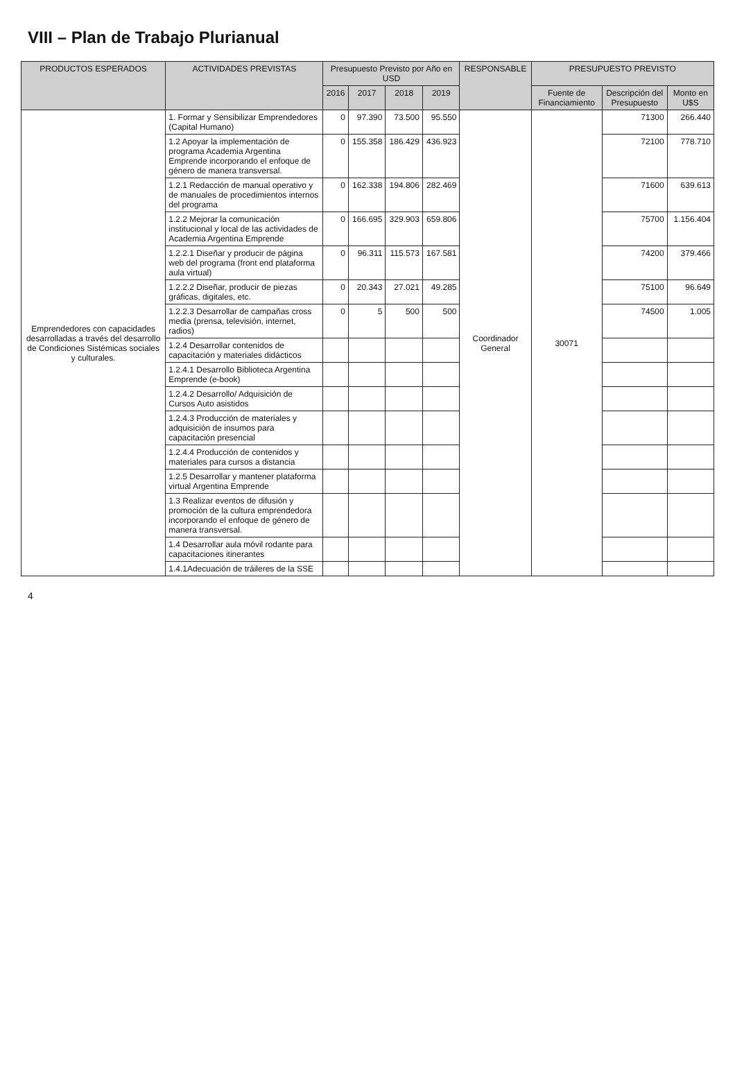VIII – Plan de Trabajo Plurianual
| PRODUCTOS ESPERADOS | ACTIVIDADES PREVISTAS | Presupuesto Previsto por Año en USD | | | | RESPONSABLE | PRESUPUESTO PREVISTO | | |
| --- | --- | --- | --- | --- | --- | --- | --- | --- | --- |
| | | 2016 | 2017 | 2018 | 2019 | | Fuente de Financiamiento | Descripción del Presupuesto | Monto en U$S |
| Emprendedores con capacidades desarrolladas a través del desarrollo de Condiciones Sistémicas sociales y culturales. | 1. Formar y Sensibilizar Emprendedores (Capital Humano) | 0 | 97.390 | 73.500 | 95.550 | Coordinador General | 30071 | 71300 | 266.440 |
| | 1.2 Apoyar la implementación de programa Academia Argentina Emprende incorporando el enfoque de género de manera transversal. | 0 | 155.358 | 186.429 | 436.923 | | | 72100 | 778.710 |
| | 1.2.1 Redacción de manual operativo y de manuales de procedimientos internos del programa | 0 | 162.338 | 194.806 | 282.469 | | | 71600 | 639.613 |
| | 1.2.2 Mejorar la comunicación institucional y local de las actividades de Academia Argentina Emprende | 0 | 166.695 | 329.903 | 659.806 | | | 75700 | 1.156.404 |
| | 1.2.2.1 Diseñar y producir de página web del programa (front end plataforma aula virtual) | 0 | 96.311 | 115.573 | 167.581 | | | 74200 | 379.466 |
| | 1.2.2.2 Diseñar, producir de piezas gráficas, digitales, etc. | 0 | 20.343 | 27.021 | 49.285 | | | 75100 | 96.649 |
| | 1.2.2.3 Desarrollar de campañas cross media (prensa, televisión, internet, radios) | 0 | 5 | 500 | 500 | | | 74500 | 1.005 |
| | 1.2.4 Desarrollar contenidos de capacitación y materiales didácticos | | | | | | | | |
| | 1.2.4.1 Desarrollo Biblioteca Argentina Emprende (e-book) | | | | | | | | |
| | 1.2.4.2 Desarrollo/ Adquisición de Cursos Auto asistidos | | | | | | | | |
| | 1.2.4.3 Producción de materiales y adquisición de insumos para capacitación presencial | | | | | | | | |
| | 1.2.4.4 Producción de contenidos y materiales para cursos a distancia | | | | | | | | |
| | 1.2.5 Desarrollar y mantener plataforma virtual Argentina Emprende | | | | | | | | |
| | 1.3 Realizar eventos de difusión y promoción de la cultura emprendedora incorporando el enfoque de género de manera transversal. | | | | | | | | |
| | 1.4 Desarrollar aula móvil rodante para capacitaciones itinerantes | | | | | | | | |
| | 1.4.1Adecuación de tráileres de la SSE | | | | | | | | |
4